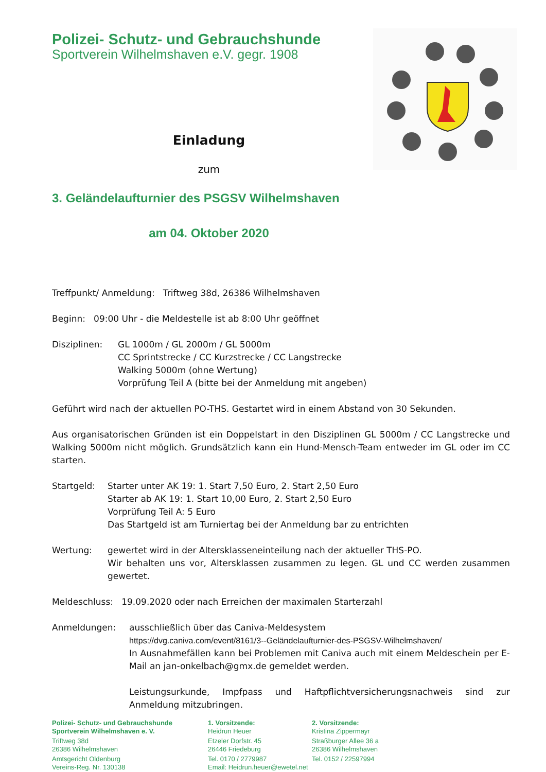Polizei- Schutz- und Gebrauchshunde
Sportverein Wilhelmshaven e.V. gegr. 1908
Einladung
zum
3. Geländelaufturnier des PSGSV Wilhelmshaven
am 04. Oktober 2020
Treffpunkt/ Anmeldung: Triftweg 38d, 26386 Wilhelmshaven
Beginn: 09:00 Uhr - die Meldestelle ist ab 8:00 Uhr geöffnet
Disziplinen: GL 1000m / GL 2000m / GL 5000m
CC Sprintstrecke / CC Kurzstrecke / CC Langstrecke
Walking 5000m (ohne Wertung)
Vorprüfung Teil A (bitte bei der Anmeldung mit angeben)
Geführt wird nach der aktuellen PO-THS. Gestartet wird in einem Abstand von 30 Sekunden.
Aus organisatorischen Gründen ist ein Doppelstart in den Disziplinen GL 5000m / CC Langstrecke und Walking 5000m nicht möglich. Grundsätzlich kann ein Hund-Mensch-Team entweder im GL oder im CC starten.
Startgeld: Starter unter AK 19: 1. Start 7,50 Euro, 2. Start 2,50 Euro
Starter ab AK 19: 1. Start 10,00 Euro, 2. Start 2,50 Euro
Vorprüfung Teil A: 5 Euro
Das Startgeld ist am Turniertag bei der Anmeldung bar zu entrichten
Wertung: gewertet wird in der Altersklasseneinteilung nach der aktueller THS-PO.
Wir behalten uns vor, Altersklassen zusammen zu legen. GL und CC werden zusammen gewertet.
Meldeschluss: 19.09.2020 oder nach Erreichen der maximalen Starterzahl
Anmeldungen: ausschließlich über das Caniva-Meldesystem
https://dvg.caniva.com/event/8161/3--Geländelaufturnier-des-PSGSV-Wilhelmshaven/
In Ausnahmefällen kann bei Problemen mit Caniva auch mit einem Meldeschein per E-Mail an jan-onkelbach@gmx.de gemeldet werden.
Leistungsurkunde, Impfpass und Haftpflichtversicherungsnachweis sind zur Anmeldung mitzubringen.
Polizei- Schutz- und Gebrauchshunde
Sportverein Wilhelmshaven e. V.
Triftweg 38d
26386 Wilhelmshaven
Amtsgericht Oldenburg
Vereins-Reg. Nr. 130138
1. Vorsitzende:
Heidrun Heuer
Etzeler Dorfstr. 45
26446 Friedeburg
Tel. 0170 / 2779987
Email: Heidrun.heuer@ewetel.net
2. Vorsitzende:
Kristina Zippermayr
Straßburger Allee 36 a
26386 Wilhelmshaven
Tel. 0152 / 22597994